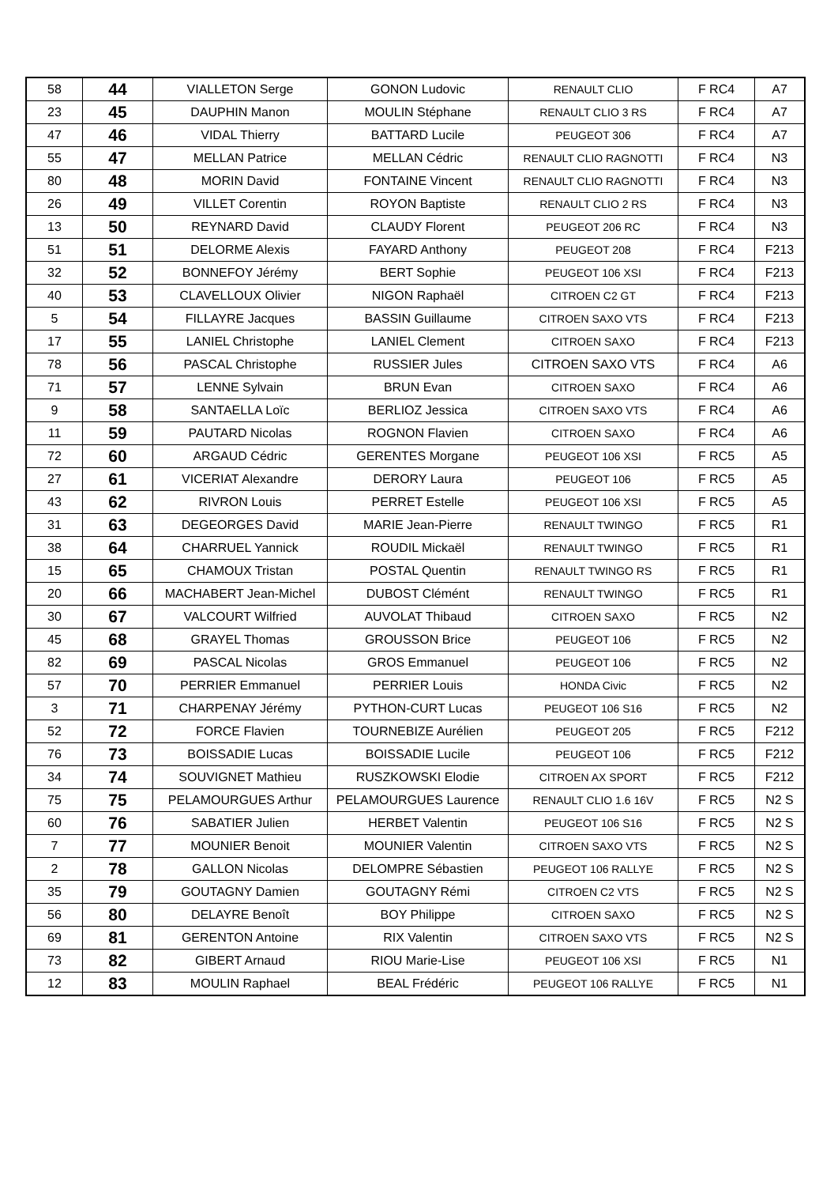| 58 | 44 | VIALLETON Serge | GONON Ludovic | RENAULT CLIO | F RC4 | A7 |
| 23 | 45 | DAUPHIN Manon | MOULIN Stéphane | RENAULT CLIO 3 RS | F RC4 | A7 |
| 47 | 46 | VIDAL Thierry | BATTARD Lucile | PEUGEOT 306 | F RC4 | A7 |
| 55 | 47 | MELLAN Patrice | MELLAN Cédric | RENAULT CLIO RAGNOTTI | F RC4 | N3 |
| 80 | 48 | MORIN David | FONTAINE Vincent | RENAULT CLIO RAGNOTTI | F RC4 | N3 |
| 26 | 49 | VILLET Corentin | ROYON Baptiste | RENAULT CLIO 2 RS | F RC4 | N3 |
| 13 | 50 | REYNARD David | CLAUDY Florent | PEUGEOT 206 RC | F RC4 | N3 |
| 51 | 51 | DELORME Alexis | FAYARD Anthony | PEUGEOT 208 | F RC4 | F213 |
| 32 | 52 | BONNEFOY Jérémy | BERT Sophie | PEUGEOT 106 XSI | F RC4 | F213 |
| 40 | 53 | CLAVELLOUX Olivier | NIGON Raphaël | CITROEN C2 GT | F RC4 | F213 |
| 5 | 54 | FILLAYRE Jacques | BASSIN Guillaume | CITROEN SAXO VTS | F RC4 | F213 |
| 17 | 55 | LANIEL Christophe | LANIEL Clement | CITROEN SAXO | F RC4 | F213 |
| 78 | 56 | PASCAL Christophe | RUSSIER Jules | CITROEN SAXO VTS | F RC4 | A6 |
| 71 | 57 | LENNE Sylvain | BRUN Evan | CITROEN SAXO | F RC4 | A6 |
| 9 | 58 | SANTAELLA Loïc | BERLIOZ Jessica | CITROEN SAXO VTS | F RC4 | A6 |
| 11 | 59 | PAUTARD Nicolas | ROGNON Flavien | CITROEN SAXO | F RC4 | A6 |
| 72 | 60 | ARGAUD Cédric | GERENTES Morgane | PEUGEOT 106 XSI | F RC5 | A5 |
| 27 | 61 | VICERIAT Alexandre | DERORY Laura | PEUGEOT 106 | F RC5 | A5 |
| 43 | 62 | RIVRON Louis | PERRET Estelle | PEUGEOT 106 XSI | F RC5 | A5 |
| 31 | 63 | DEGEORGES David | MARIE Jean-Pierre | RENAULT TWINGO | F RC5 | R1 |
| 38 | 64 | CHARRUEL Yannick | ROUDIL Mickaël | RENAULT TWINGO | F RC5 | R1 |
| 15 | 65 | CHAMOUX Tristan | POSTAL Quentin | RENAULT TWINGO RS | F RC5 | R1 |
| 20 | 66 | MACHABERT Jean-Michel | DUBOST Clémént | RENAULT TWINGO | F RC5 | R1 |
| 30 | 67 | VALCOURT Wilfried | AUVOLAT Thibaud | CITROEN SAXO | F RC5 | N2 |
| 45 | 68 | GRAYEL Thomas | GROUSSON Brice | PEUGEOT 106 | F RC5 | N2 |
| 82 | 69 | PASCAL Nicolas | GROS Emmanuel | PEUGEOT 106 | F RC5 | N2 |
| 57 | 70 | PERRIER Emmanuel | PERRIER Louis | HONDA Civic | F RC5 | N2 |
| 3 | 71 | CHARPENAY Jérémy | PYTHON-CURT Lucas | PEUGEOT 106 S16 | F RC5 | N2 |
| 52 | 72 | FORCE Flavien | TOURNEBIZE Aurélien | PEUGEOT 205 | F RC5 | F212 |
| 76 | 73 | BOISSADIE Lucas | BOISSADIE Lucile | PEUGEOT 106 | F RC5 | F212 |
| 34 | 74 | SOUVIGNET Mathieu | RUSZKOWSKI Elodie | CITROEN AX SPORT | F RC5 | F212 |
| 75 | 75 | PELAMOURGUES Arthur | PELAMOURGUES Laurence | RENAULT CLIO 1.6 16V | F RC5 | N2 S |
| 60 | 76 | SABATIER Julien | HERBET Valentin | PEUGEOT 106 S16 | F RC5 | N2 S |
| 7 | 77 | MOUNIER Benoit | MOUNIER Valentin | CITROEN SAXO VTS | F RC5 | N2 S |
| 2 | 78 | GALLON Nicolas | DELOMPRE Sébastien | PEUGEOT 106 RALLYE | F RC5 | N2 S |
| 35 | 79 | GOUTAGNY Damien | GOUTAGNY Rémi | CITROEN C2 VTS | F RC5 | N2 S |
| 56 | 80 | DELAYRE Benoît | BOY Philippe | CITROEN SAXO | F RC5 | N2 S |
| 69 | 81 | GERENTON Antoine | RIX Valentin | CITROEN SAXO VTS | F RC5 | N2 S |
| 73 | 82 | GIBERT Arnaud | RIOU Marie-Lise | PEUGEOT 106 XSI | F RC5 | N1 |
| 12 | 83 | MOULIN Raphael | BEAL Frédéric | PEUGEOT 106 RALLYE | F RC5 | N1 |